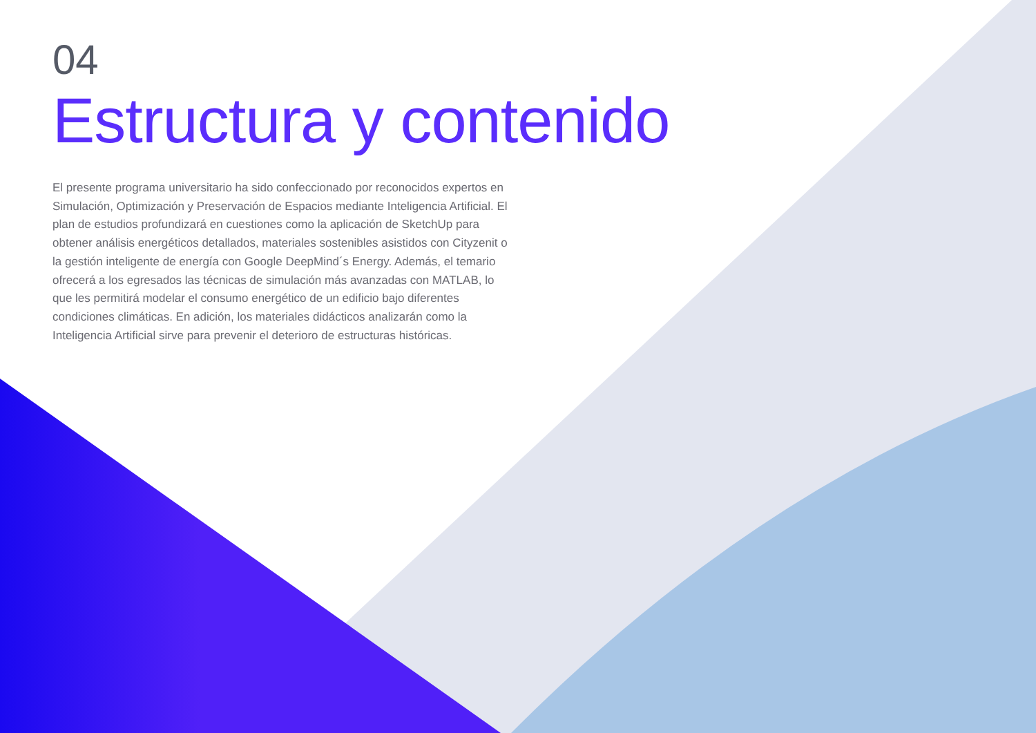04
Estructura y contenido
El presente programa universitario ha sido confeccionado por reconocidos expertos en Simulación, Optimización y Preservación de Espacios mediante Inteligencia Artificial. El plan de estudios profundizará en cuestiones como la aplicación de SketchUp para obtener análisis energéticos detallados, materiales sostenibles asistidos con Cityzenit o la gestión inteligente de energía con Google DeepMind´s Energy. Además, el temario ofrecerá a los egresados las técnicas de simulación más avanzadas con MATLAB, lo que les permitirá modelar el consumo energético de un edificio bajo diferentes condiciones climáticas. En adición, los materiales didácticos analizarán como la Inteligencia Artificial sirve para prevenir el deterioro de estructuras históricas.